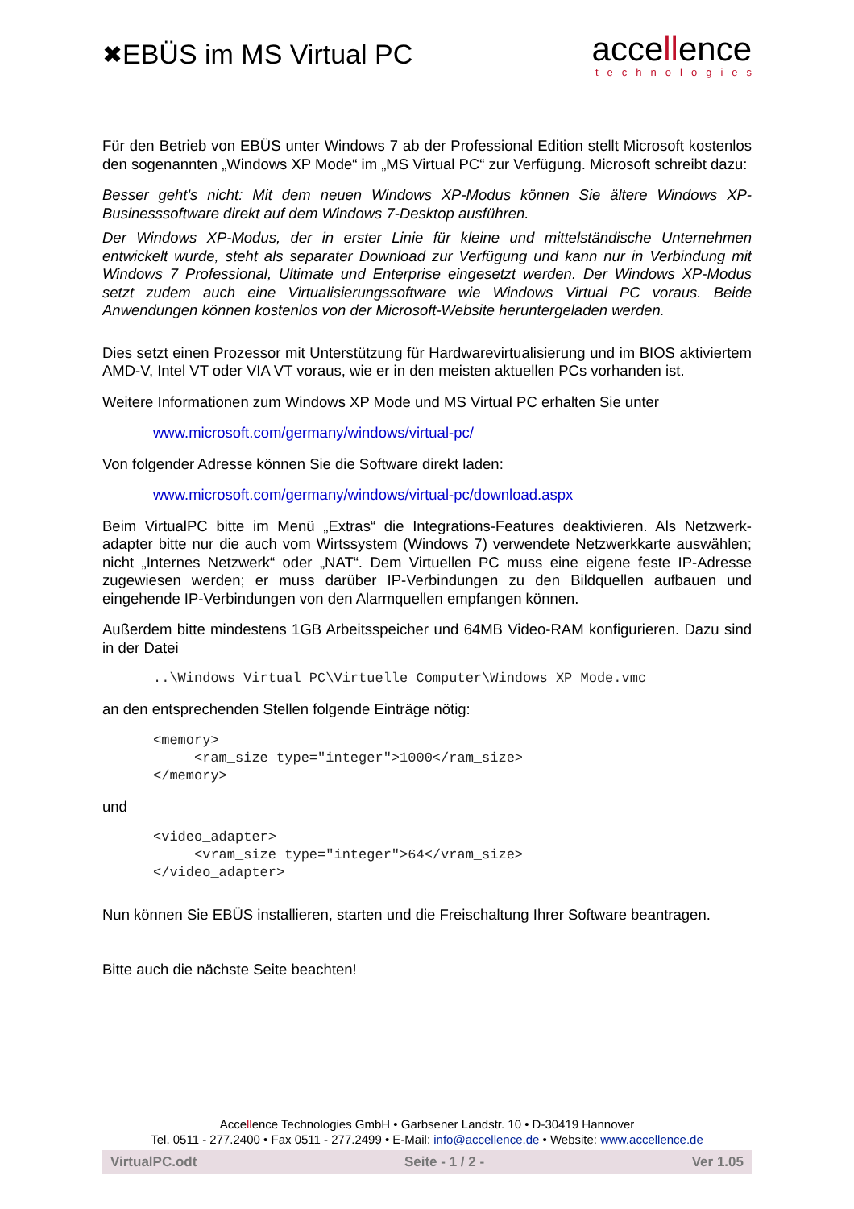✖ EBÜS im MS Virtual PC
accellence
technologies
Für den Betrieb von EBÜS unter Windows 7 ab der Professional Edition stellt Microsoft kostenlos den sogenannten „Windows XP Mode“ im „MS Virtual PC“ zur Verfügung. Microsoft schreibt dazu:
Besser geht's nicht: Mit dem neuen Windows XP-Modus können Sie ältere Windows XP-Businesssoftware direkt auf dem Windows 7-Desktop ausführen.
Der Windows XP-Modus, der in erster Linie für kleine und mittelständische Unternehmen entwickelt wurde, steht als separater Download zur Verfügung und kann nur in Verbindung mit Windows 7 Professional, Ultimate und Enterprise eingesetzt werden. Der Windows XP-Modus setzt zudem auch eine Virtualisierungssoftware wie Windows Virtual PC voraus. Beide Anwendungen können kostenlos von der Microsoft-Website heruntergeladen werden.
Dies setzt einen Prozessor mit Unterstützung für Hardwarevirtualisierung und im BIOS aktiviertem AMD-V, Intel VT oder VIA VT voraus, wie er in den meisten aktuellen PCs vorhanden ist.
Weitere Informationen zum Windows XP Mode und MS Virtual PC erhalten Sie unter
www.microsoft.com/germany/windows/virtual-pc/
Von folgender Adresse können Sie die Software direkt laden:
www.microsoft.com/germany/windows/virtual-pc/download.aspx
Beim VirtualPC bitte im Menü „Extras“ die Integrations-Features deaktivieren. Als Netzwerk-adapter bitte nur die auch vom Wirtssystem (Windows 7) verwendete Netzwerkkarte auswählen; nicht „Internes Netzwerk“ oder „NAT“. Dem Virtuellen PC muss eine eigene feste IP-Adresse zugewiesen werden; er muss darüber IP-Verbindungen zu den Bildquellen aufbauen und eingehende IP-Verbindungen von den Alarmquellen empfangen können.
Außerdem bitte mindestens 1GB Arbeitsspeicher und 64MB Video-RAM konfigurieren. Dazu sind in der Datei
..\Windows Virtual PC\Virtuelle Computer\Windows XP Mode.vmc
an den entsprechenden Stellen folgende Einträge nötig:
<memory>
     <ram_size type="integer">1000</ram_size>
</memory>
und
<video_adapter>
     <vram_size type="integer">64</vram_size>
</video_adapter>
Nun können Sie EBÜS installieren, starten und die Freischaltung Ihrer Software beantragen.
Bitte auch die nächste Seite beachten!
Accellence Technologies GmbH • Garbsener Landstr. 10 • D-30419 Hannover
Tel. 0511 - 277.2400 • Fax 0511 - 277.2499 • E-Mail: info@accellence.de • Website: www.accellence.de
VirtualPC.odt Seite - 1 / 2 - Ver 1.05